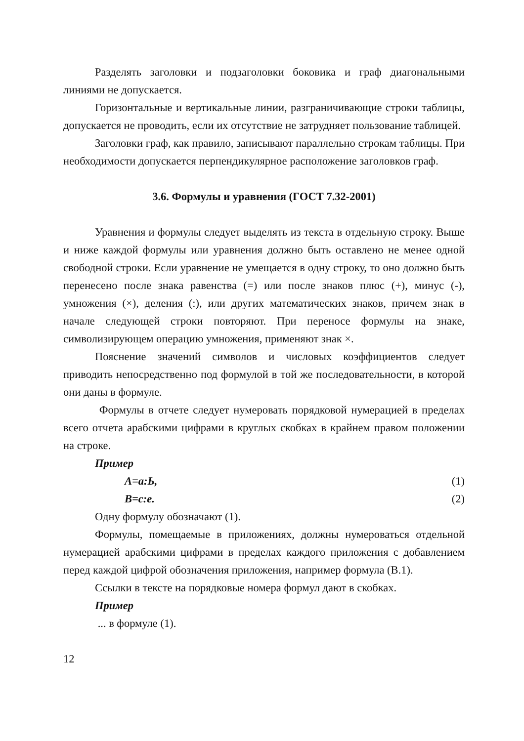Разделять заголовки и подзаголовки боковика и граф диагональными линиями не допускается.
Горизонтальные и вертикальные линии, разграничивающие строки таблицы, допускается не проводить, если их отсутствие не затрудняет пользование таблицей.
Заголовки граф, как правило, записывают параллельно строкам таблицы. При необходимости допускается перпендикулярное расположение заголовков граф.
3.6. Формулы и уравнения (ГОСТ 7.32-2001)
Уравнения и формулы следует выделять из текста в отдельную строку. Выше и ниже каждой формулы или уравнения должно быть оставлено не менее одной свободной строки. Если уравнение не умещается в одну строку, то оно должно быть перенесено после знака равенства (=) или после знаков плюс (+), минус (-), умножения (×), деления (:), или других математических знаков, причем знак в начале следующей строки повторяют. При переносе формулы на знаке, символизирующем операцию умножения, применяют знак ×.
Пояснение значений символов и числовых коэффициентов следует приводить непосредственно под формулой в той же последовательности, в которой они даны в формуле.
Формулы в отчете следует нумеровать порядковой нумерацией в пределах всего отчета арабскими цифрами в круглых скобках в крайнем правом положении на строке.
Пример
А=а:Ь, (1)
В=с:е. (2)
Одну формулу обозначают (1).
Формулы, помещаемые в приложениях, должны нумероваться отдельной нумерацией арабскими цифрами в пределах каждого приложения с добавлением перед каждой цифрой обозначения приложения, например формула (В.1).
Ссылки в тексте на порядковые номера формул дают в скобках.
Пример
... в формуле (1).
12